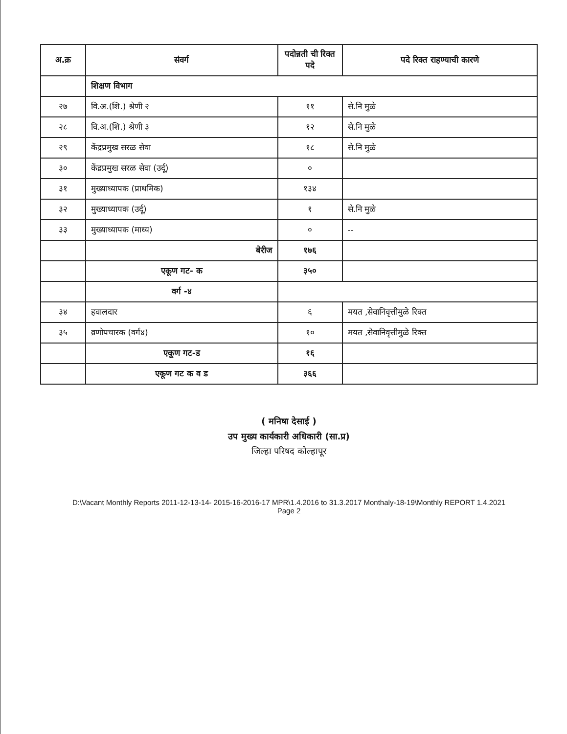| अ.क्र | संवर्ग | पदोन्नती ची रिक्त पदे | पदे रिक्त राहण्याची कारणे |
| --- | --- | --- | --- |
| | शिक्षण विभाग | | |
| २७ | वि.अ.(शि.) श्रेणी २ | ११ | से.नि मुळे |
| २८ | वि.अ.(शि.) श्रेणी ३ | १२ | से.नि मुळे |
| २९ | केंद्रप्रमुख सरळ सेवा | १८ | से.नि मुळे |
| ३० | केंद्रप्रमुख सरळ सेवा (उर्दू) | ० | |
| ३१ | मुख्याध्यापक (प्राथमिक) | १३४ | |
| ३२ | मुख्याध्यापक (उर्दू) | १ | से.नि मुळे |
| ३३ | मुख्याध्यापक (माध्य) | ० | -- |
| | बेरीज | १७६ | |
| | एकूण गट- क | ३५० | |
| | वर्ग -४ | | |
| ३४ | हवालदार | ६ | मयत ,सेवानिवृत्तीमुळे रिक्त |
| ३५ | व्रणोपचारक (वर्ग४) | १० | मयत ,सेवानिवृत्तीमुळे रिक्त |
| | एकूण गट-ड | १६ | |
| | एकूण गट क व ड | ३६६ | |
( मनिषा देसाई )
उप मुख्य कार्यकारी अधिकारी (सा.प्र)
जिल्हा परिषद कोल्हापूर
D:\Vacant Monthly Reports 2011-12-13-14- 2015-16-2016-17 MPR\1.4.2016 to 31.3.2017 Monthaly-18-19\Monthly REPORT 1.4.2021
Page 2